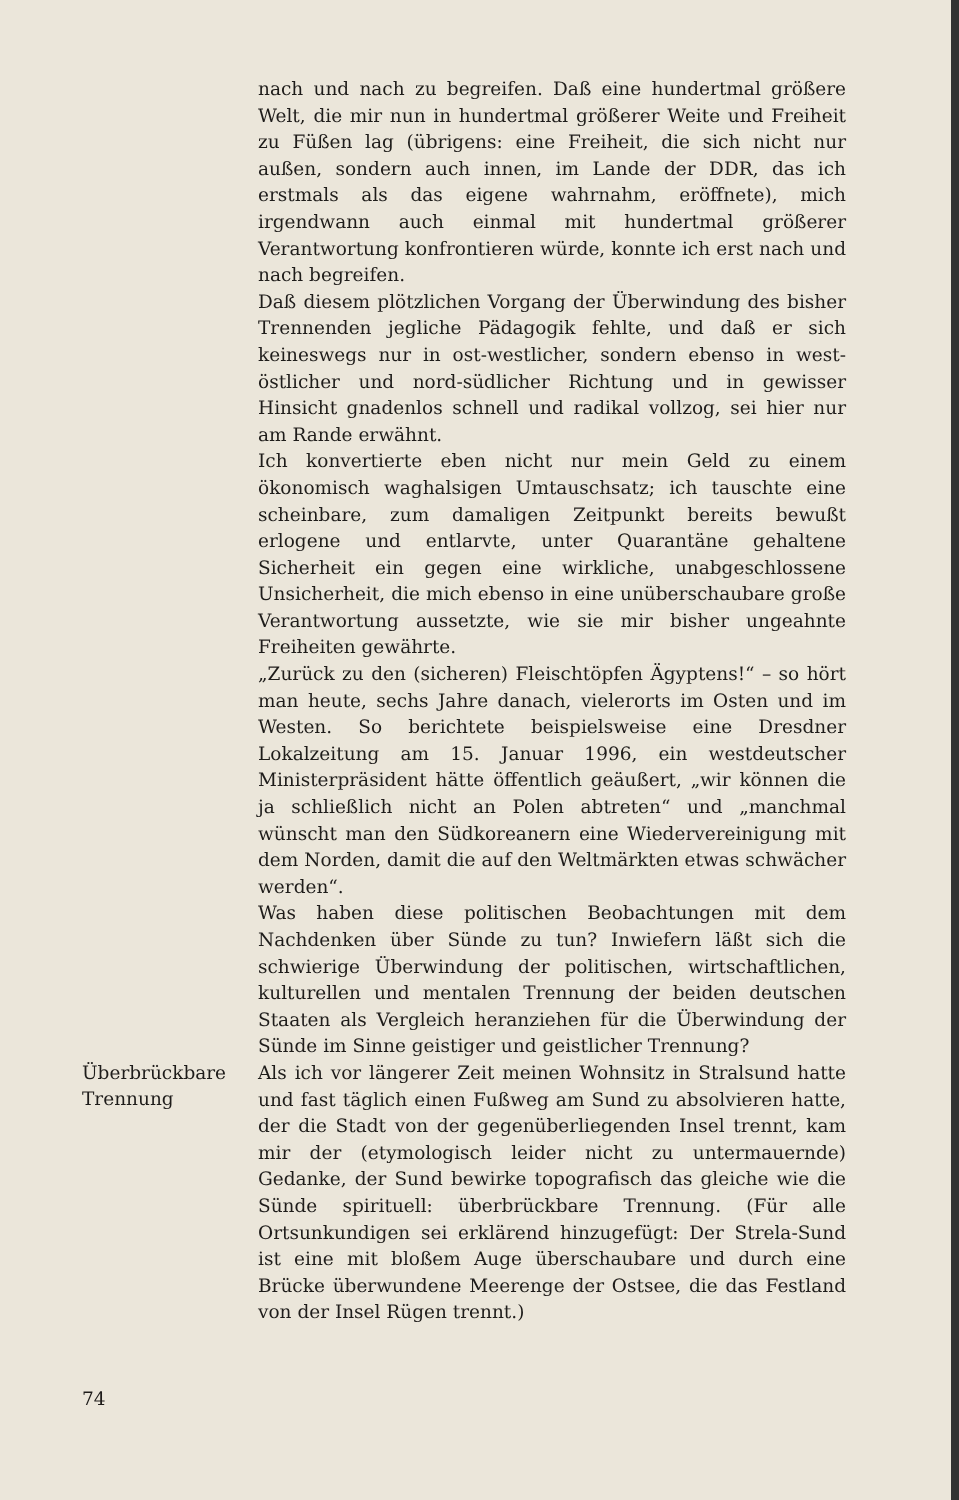nach und nach zu begreifen. Daß eine hundertmal größere Welt, die mir nun in hundertmal größerer Weite und Freiheit zu Füßen lag (übrigens: eine Freiheit, die sich nicht nur außen, sondern auch innen, im Lande der DDR, das ich erstmals als das eigene wahrnahm, eröffnete), mich irgendwann auch einmal mit hundertmal größerer Verantwortung konfrontieren würde, konnte ich erst nach und nach begreifen.
Daß diesem plötzlichen Vorgang der Überwindung des bisher Trennenden jegliche Pädagogik fehlte, und daß er sich keineswegs nur in ost-westlicher, sondern ebenso in west-östlicher und nord-südlicher Richtung und in gewisser Hinsicht gnadenlos schnell und radikal vollzog, sei hier nur am Rande erwähnt.
Ich konvertierte eben nicht nur mein Geld zu einem ökonomisch waghalsigen Umtauschsatz; ich tauschte eine scheinbare, zum damaligen Zeitpunkt bereits bewußt erlogene und entlarvte, unter Quarantäne gehaltene Sicherheit ein gegen eine wirkliche, unabgeschlossene Unsicherheit, die mich ebenso in eine unüberschaubare große Verantwortung aussetzte, wie sie mir bisher ungeahnte Freiheiten gewährte.
„Zurück zu den (sicheren) Fleischtöpfen Ägyptens!“ – so hört man heute, sechs Jahre danach, vielerorts im Osten und im Westen. So berichtete beispielsweise eine Dresdner Lokalzeitung am 15. Januar 1996, ein westdeutscher Ministerpräsident hätte öffentlich geäußert, „wir können die ja schließlich nicht an Polen abtreten“ und „manchmal wünscht man den Südkoreanern eine Wiedervereinigung mit dem Norden, damit die auf den Weltmärkten etwas schwächer werden“.
Was haben diese politischen Beobachtungen mit dem Nachdenken über Sünde zu tun? Inwiefern läßt sich die schwierige Überwindung der politischen, wirtschaftlichen, kulturellen und mentalen Trennung der beiden deutschen Staaten als Vergleich heranziehen für die Überwindung der Sünde im Sinne geistiger und geistlicher Trennung?
Überbrückbare
Trennung
Als ich vor längerer Zeit meinen Wohnsitz in Stralsund hatte und fast täglich einen Fußweg am Sund zu absolvieren hatte, der die Stadt von der gegenüberliegenden Insel trennt, kam mir der (etymologisch leider nicht zu untermauernde) Gedanke, der Sund bewirke topografisch das gleiche wie die Sünde spirituell: überbrückbare Trennung. (Für alle Ortsunkundigen sei erklärend hinzugefügt: Der Strela-Sund ist eine mit bloßem Auge überschaubare und durch eine Brücke überwundene Meerenge der Ostsee, die das Festland von der Insel Rügen trennt.)
74